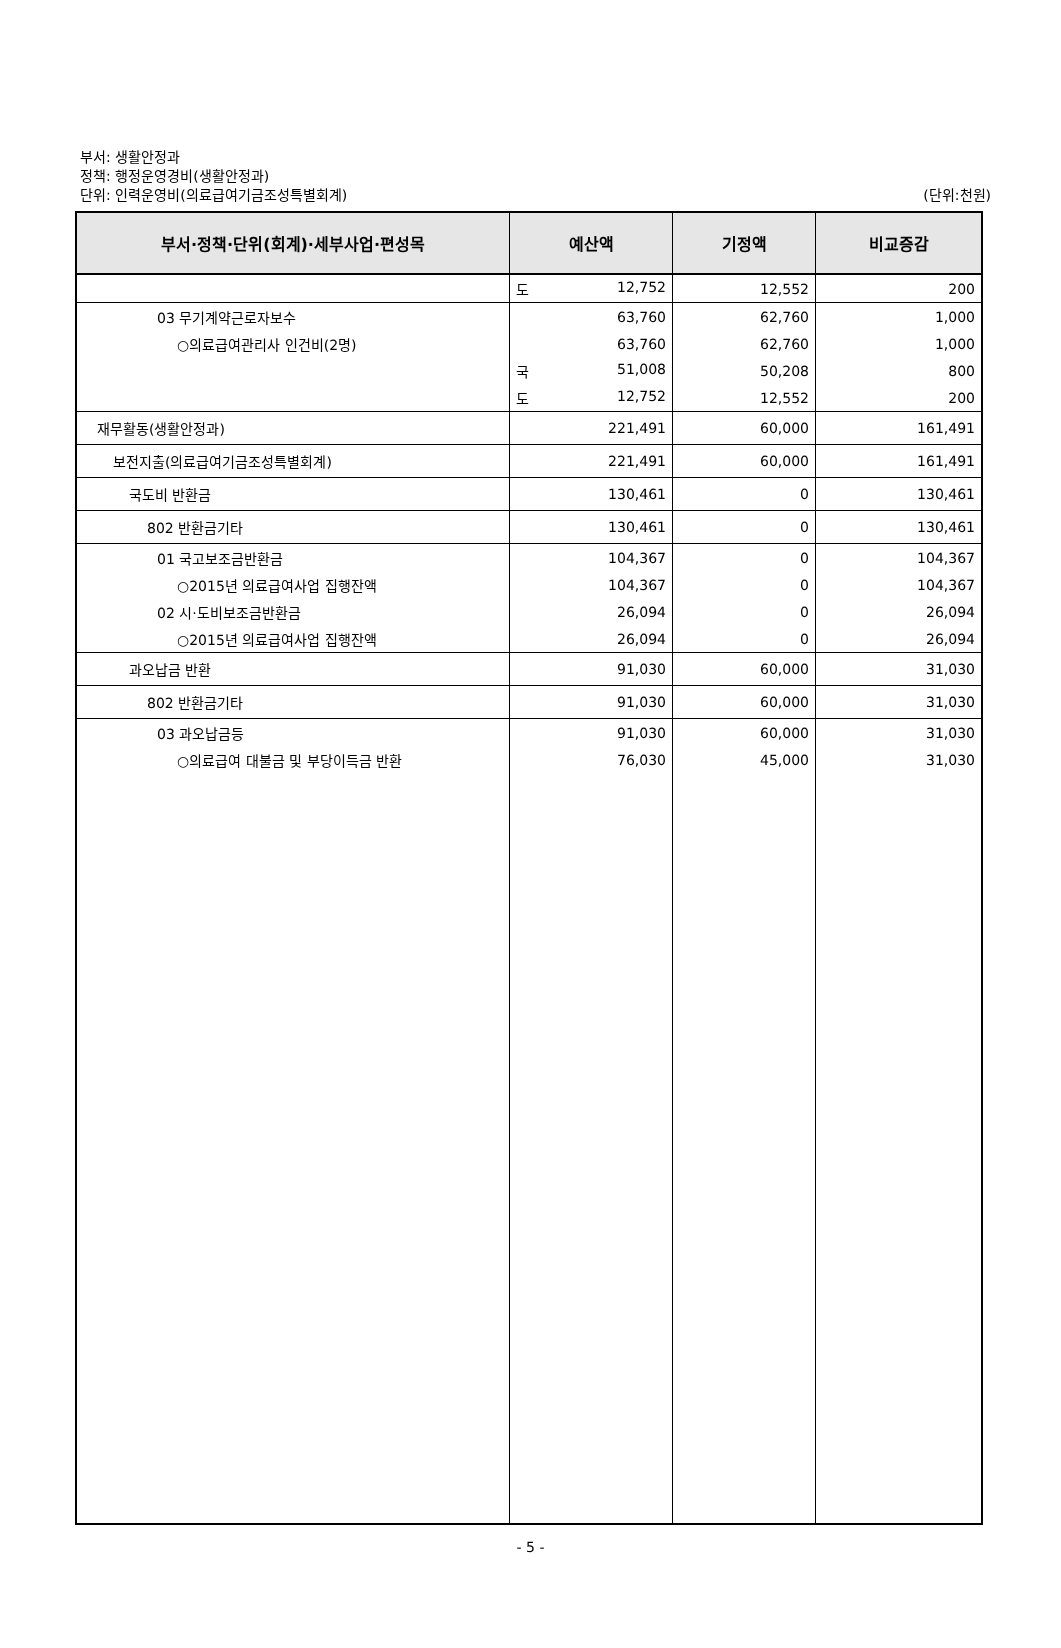부서: 생활안정과
정책: 행정운영경비(생활안정과)
단위: 인력운영비(의료급여기금조성특별회계)
(단위:천원)
| 부서·정책·단위(회계)·세부사업·편성목 | 예산액 | 기정액 | 비교증감 |
| --- | --- | --- | --- |
| | 도 12,752 | 12,552 | 200 |
| 03 무기계약근로자보수 | 63,760 | 62,760 | 1,000 |
| ○의료급여관리사 인건비(2명) | 63,760 | 62,760 | 1,000 |
| | 국 51,008 | 50,208 | 800 |
| | 도 12,752 | 12,552 | 200 |
| 재무활동(생활안정과) | 221,491 | 60,000 | 161,491 |
| 보전지출(의료급여기금조성특별회계) | 221,491 | 60,000 | 161,491 |
| 국도비 반환금 | 130,461 | 0 | 130,461 |
| 802 반환금기타 | 130,461 | 0 | 130,461 |
| 01 국고보조금반환금 | 104,367 | 0 | 104,367 |
| ○2015년 의료급여사업 집행잔액 | 104,367 | 0 | 104,367 |
| 02 시·도비보조금반환금 | 26,094 | 0 | 26,094 |
| ○2015년 의료급여사업 집행잔액 | 26,094 | 0 | 26,094 |
| 과오납금 반환 | 91,030 | 60,000 | 31,030 |
| 802 반환금기타 | 91,030 | 60,000 | 31,030 |
| 03 과오납금등 | 91,030 | 60,000 | 31,030 |
| ○의료급여 대불금 및 부당이득금 반환 | 76,030 | 45,000 | 31,030 |
- 5 -